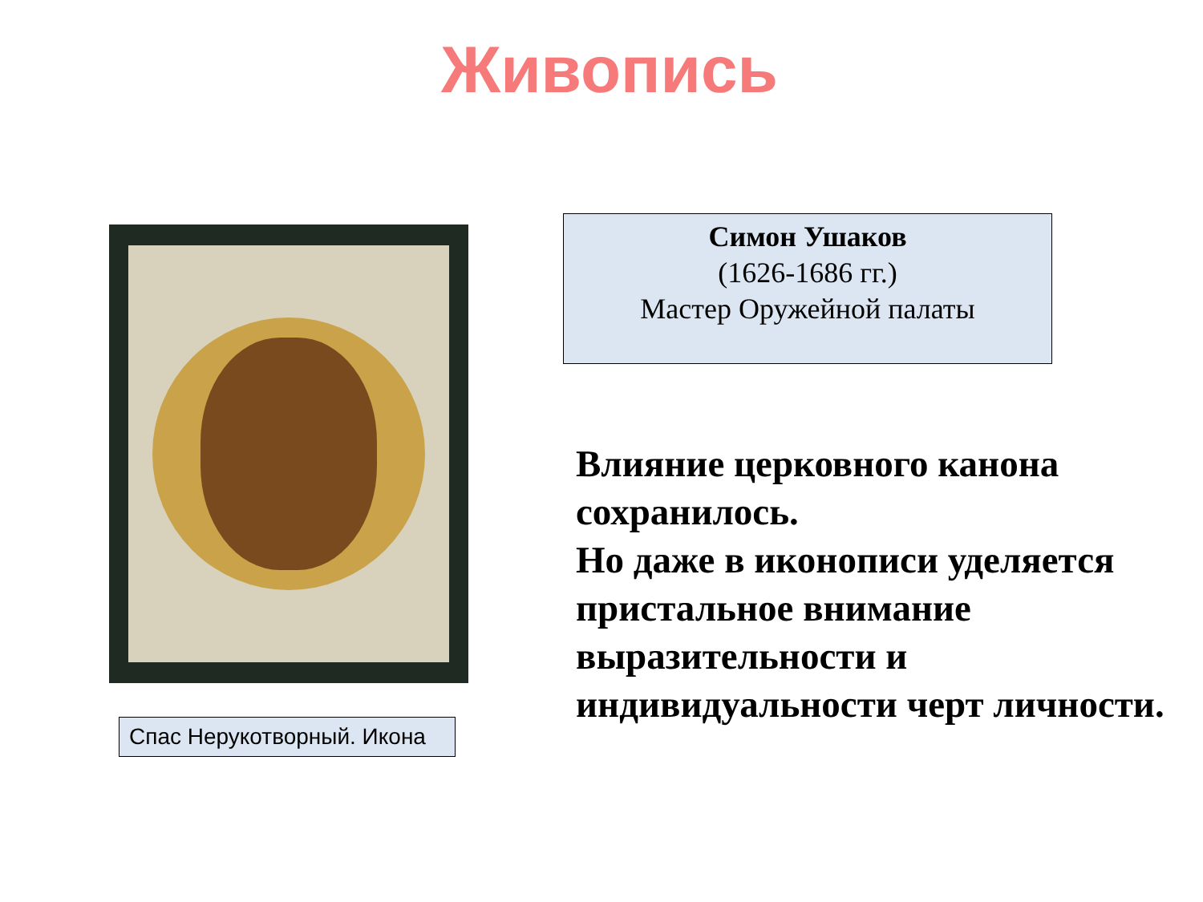Живопись
Спас Нерукотворный. Икона
Симон Ушаков
(1626-1686 гг.)
Мастер Оружейной палаты
Влияние церковного канона сохранилось.
Но даже в иконописи уделяется пристальное внимание выразительности и индивидуальности черт личности.